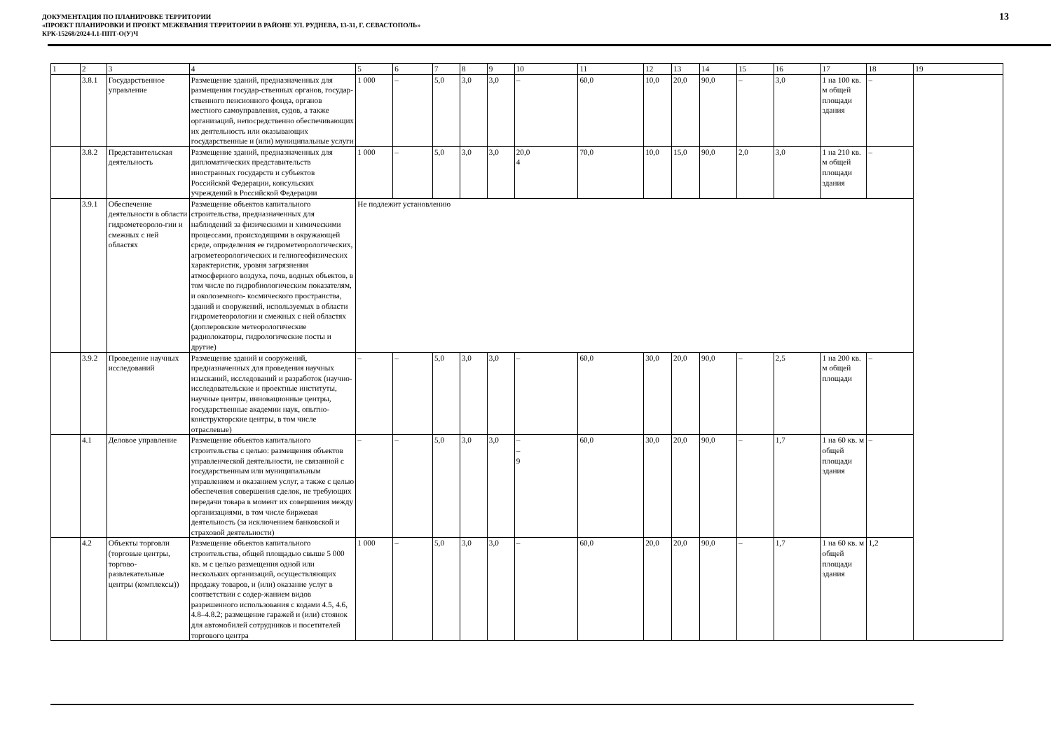ДОКУМЕНТАЦИЯ ПО ПЛАНИРОВКЕ ТЕРРИТОРИИ
«ПРОЕКТ ПЛАНИРОВКИ И ПРОЕКТ МЕЖЕВАНИЯ ТЕРРИТОРИИ В РАЙОНЕ УЛ. РУДНЕВА, 13-31, Г. СЕВАСТОПОЛЬ»
КРК-15268/2024-I.1-ППТ-О(У)Ч
13
| 1 | 2 | 3 | 4 | 5 | 6 | 7 | 8 | 9 | 10 | 11 | 12 | 13 | 14 | 15 | 16 | 17 | 18 | 19 |
| | 3.8.1 | Государственное управление | Размещение зданий, предназначенных для размещения государ-ственных органов, государ-ственного пенсионного фонда, органов местного самоуправления, судов, а также организаций, непосредственно обеспечивающих их деятельность или оказывающих государственные и (или) муниципальные услуги | 1 000 | – | 5,0 | 3,0 | 3,0 | – | 60,0 | 10,0 | 20,0 | 90,0 | – | 3,0 | 1 на 100 кв. м общей площади здания | – | |
| | 3.8.2 | Представительская деятельность | Размещение зданий, предназначенных для дипломатических представительств иностранных государств и субъектов Российской Федерации, консульских учреждений в Российской Федерации | 1 000 | – | 5,0 | 3,0 | 3,0 | 20,0 4 | 70,0 | 10,0 | 15,0 | 90,0 | 2,0 | 3,0 | 1 на 210 кв. м общей площади здания | – | |
| | 3.9.1 | Обеспечение деятельности в области гидрометеороло-гии и смежных с ней областях | Размещение объектов капитального строительства, предназначенных для наблюдений за физическими и химическими процессами, происходящими в окружающей среде, определения ее гидрометеорологических, агрометеорологических и гелиогеофизических характеристик, уровня загрязнения атмосферного воздуха, почв, водных объектов, в том числе по гидробиологическим показателям, и околоземного- космического пространства, зданий и сооружений, используемых в области гидрометеорологии и смежных с ней областях (доплеровские метеорологические радиолокаторы, гидрологические посты и другие) | Не подлежит установлению | | | | | | | | | | | | | | |
| | 3.9.2 | Проведение научных исследований | Размещение зданий и сооружений, предназначенных для проведения научных изысканий, исследований и разработок (научно-исследовательские и проектные институты, научные центры, инновационные центры, государственные академии наук, опытно-конструкторские центры, в том числе отраслевые) | – | – | 5,0 | 3,0 | 3,0 | – | 60,0 | 30,0 | 20,0 | 90,0 | – | 2,5 | 1 на 200 кв. м общей площади | – | |
| | 4.1 | Деловое управление | Размещение объектов капитального строительства с целью: размещения объектов управленческой деятельности, не связанной с государственным или муниципальным управлением и оказанием услуг, а также с целью обеспечения совершения сделок, не требующих передачи товара в момент их совершения между организациями, в том числе биржевая деятельность (за исключением банковской и страховой деятельности) | – | – | 5,0 | 3,0 | 3,0 | – – 9 | 60,0 | 30,0 | 20,0 | 90,0 | – | 1,7 | 1 на 60 кв. м общей площади здания | – | |
| | 4.2 | Объекты торговли (торговые центры, торгово-развлекательные центры (комплексы)) | Размещение объектов капитального строительства, общей площадью свыше 5 000 кв. м с целью размещения одной или нескольких организаций, осуществляющих продажу товаров, и (или) оказание услуг в соответствии с содер-жанием видов разрешенного использования с кодами 4.5, 4.6, 4.8–4.8.2; размещение гаражей и (или) стоянок для автомобилей сотрудников и посетителей торгового центра | 1 000 | – | 5,0 | 3,0 | 3,0 | – | 60,0 | 20,0 | 20,0 | 90,0 | – | 1,7 | 1 на 60 кв. м общей площади здания | 1,2 | |